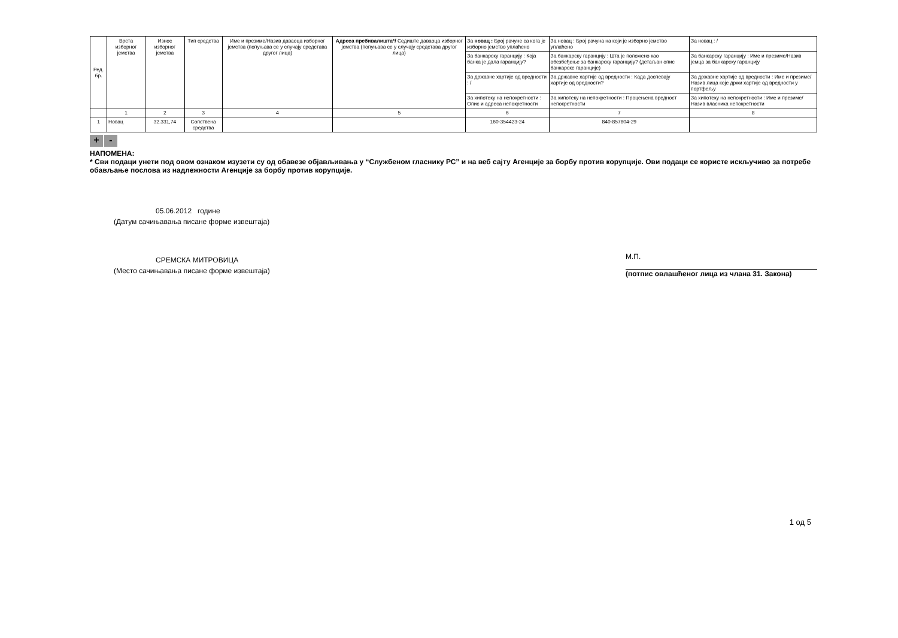| Ред. бр. | Врста изборног јемства | Износ изборног јемства | Тип средства | Име и презиме/Назив даваоца изборног јемства (попуњава се у случају средстава другог лица) | Адреса пребивалишта*/ Седиште даваоца изборног јемства (попуњава се у случају средстава другог лица) | За новац : Број рачуне са кога је изборно јемство уплаћено | За новац : Број рачуна на који је изборно јемство уплаћено | За новац : / |
| | | | | | | За банкарску гаранцију : Која банка је дала гаранцију? | За банкарску гаранцију : Шта је положено као обезбеђење за банкарску гаранцију? (детаљан опис банкарске гаранције) | За банкарску гаранцију : Име и презиме/Назив јемца за банкарску гаранцију |
| | | | | | | За државне хартије од вредности : / | За државне хартије од вредности : Када доспевају хартије од вредности? | За државне хартије од вредности : Име и презиме/Назив лица које држи хартије од вредности у портфељу |
| | | | | | | За хипотеку на непокретности : Опис и адреса непокретности | За хипотеку на непокретности : Процењена вредност непокретности | За хипотеку на непокретности : Име и презиме/Назив власника непокретности |
| | 1 | 2 | 3 | 4 | 5 | 6 | 7 | 8 |
| 1 | Новац | 32.331,74 | Сопствена средства | | | 160-354423-24 | 840-857804-29 | |
+ -
НАПОМЕНА:
* Сви подаци унети под овом ознаком изузети су од обавезе објављивања у “Службеном гласнику РС” и на веб сајту Агенције за борбу против корупције. Ови подаци се користе искључиво за потребе обављање послова из надлежности Агенције за борбу против корупције.
05.06.2012 године
(Датум сачињавања писане форме извештаја)
СРЕМСКА МИТРОВИЦА
(Место сачињавања писане форме извештаја)
М.П.
(потпис овлашћеног лица из члана 31. Закона)
1 од 5